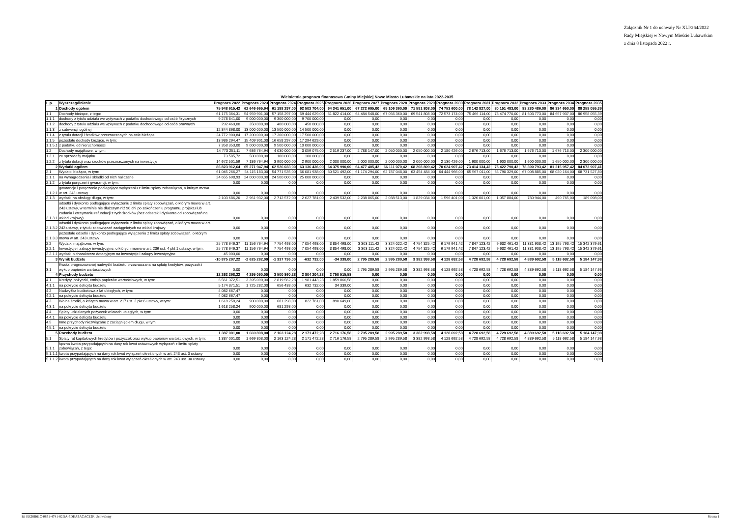Załącznik Nr 1 do uchwały Nr XLI/264/2022
Rady Miejskiej w Nowym Mieście Lubawskim
z dnia 8 listopada 2022 r.
Wieloletnia prognoza finanasowa Gminy Miejskiej Nowe Miasto Lubawskie na lata 2022-2035
| L.p. | Wyszczególnienie | Prognoza 2022 | Prognoza 2023 | Prognoza 2024 | Prognoza 2025 | Prognoza 2026 | Prognoza 2027 | Prognoza 2028 | Prognoza 2029 | Prognoza 2030 | Prognoza 2031 | Prognoza 2032 | Prognoza 2033 | Prognoza 2034 | Prognoza 2035 |
| --- | --- | --- | --- | --- | --- | --- | --- | --- | --- | --- | --- | --- | --- | --- | --- |
| 1 | Dochody ogółem | 75 948 615,42 | 62 646 665,94 | 61 188 297,00 | 62 503 704,00 | 64 341 651,00 | 67 272 695,00 | 69 106 360,00 | 71 591 808,00 | 74 753 600,00 | 78 142 827,00 | 80 151 483,00 | 83 280 486,00 | 86 334 650,00 | 89 258 055,39 |
| 1.1 | Dochody bieżące, z tego: | 61 175 364,31 | 54 959 901,00 | 57 158 297,00 | 59 444 629,00 | 61 822 414,00 | 64 484 548,00 | 67 056 360,00 | 69 541 808,00 | 72 573 174,00 | 75 466 114,00 | 78 474 770,00 | 81 603 773,00 | 84 657 937,00 | 86 958 055,39 |
| 1.1.1 | dochody z tytułu udziału we wpływach z podatku dochodowego od osób fizycznych | 9 278 841,00 | 9 000 000,00 | 9 300 000,00 | 9 700 000,00 | 0,00 | 0,00 | 0,00 | 0,00 | 0,00 | 0,00 | 0,00 | 0,00 | 0,00 | 0,00 |
| 1.1.2 | dochody z tytułu udziału we wpływach z podatku dochodowego od osób prawnych | 292 460,00 | 350 000,00 | 400 000,00 | 450 000,00 | 0,00 | 0,00 | 0,00 | 0,00 | 0,00 | 0,00 | 0,00 | 0,00 | 0,00 | 0,00 |
| 1.1.3 | z subwencji ogólnej | 12 844 868,00 | 13 000 000,00 | 13 500 000,00 | 14 500 000,00 | 0,00 | 0,00 | 0,00 | 0,00 | 0,00 | 0,00 | 0,00 | 0,00 | 0,00 | 0,00 |
| 1.1.4 | z tytułu dotacji i środków przeznaczonych na cele bieżące | 24 772 900,84 | 17 200 000,00 | 17 300 000,00 | 17 500 000,00 | 0,00 | 0,00 | 0,00 | 0,00 | 0,00 | 0,00 | 0,00 | 0,00 | 0,00 | 0,00 |
| 1.1.5 | pozostałe dochody bieżące, w tym: | 13 986 294,47 | 15 409 901,00 | 16 658 297,00 | 17 294 629,00 | 0,00 | 0,00 | 0,00 | 0,00 | 0,00 | 0,00 | 0,00 | 0,00 | 0,00 | 0,00 |
| 1.1.5.1 | z podatku od nieruchomości | 7 358 353,00 | 9 000 000,00 | 9 500 000,00 | 10 000 000,00 | 0,00 | 0,00 | 0,00 | 0,00 | 0,00 | 0,00 | 0,00 | 0,00 | 0,00 | 0,00 |
| 1.2 | Dochody majątkowe, w tym: | 14 773 251,11 | 7 686 764,94 | 4 030 000,00 | 3 059 075,00 | 2 519 237,00 | 2 788 147,00 | 2 050 000,00 | 2 050 000,00 | 2 180 426,00 | 2 676 713,00 | 1 676 713,00 | 1 676 713,00 | 1 676 713,00 | 2 300 000,00 |
| 1.2.1 | ze sprzedaży majątku | 73 585,72 | 500 000,00 | 100 000,00 | 100 000,00 | 0,00 | 0,00 | 0,00 | 0,00 | 0,00 | 0,00 | 0,00 | 0,00 | 0,00 | 0,00 |
| 1.2.2 | z tytułu dotacji oraz środków przeznaczonych na inwestycje | 14 672 501,59 | 7 186 764,94 | 3 900 000,00 | 2 900 000,00 | 2 000 000,00 | 2 000 000,00 | 2 000 000,00 | 2 000 000,00 | 2 130 426,00 | 1 600 000,00 | 1 600 000,00 | 1 600 000,00 | 1 650 000,00 | 2 300 000,00 |
| 2 | Wydatki ogółem | 86 823 912,64 | 65 271 947,94 | 62 526 033,00 | 63 136 436,00 | 64 375 990,00 | 64 477 405,42 | 66 111 070,42 | 68 208 809,42 | 70 624 907,42 | 73 414 134,42 | 75 422 790,42 | 78 390 793,42 | 81 215 957,42 | 84 073 907,41 |
| 2.1 | Wydatki bieżące, w tym: | 61 045 266,27 | 54 115 183,00 | 54 771 535,00 | 56 081 938,00 | 60 521 492,00 | 61 174 294,00 | 62 787 048,00 | 63 454 484,00 | 64 444 966,00 | 65 567 011,00 | 65 790 329,00 | 67 008 885,00 | 68 020 164,00 | 68 731 527,80 |
| 2.1.1 | na wynagrodzenia i składki od nich naliczane | 24 655 698,93 | 24 000 000,00 | 24 500 000,00 | 25 000 000,00 | 0,00 | 0,00 | 0,00 | 0,00 | 0,00 | 0,00 | 0,00 | 0,00 | 0,00 | 0,00 |
| 2.1.2 | z tytułu poręczeń i gwarancji, w tym: | 0,00 | 0,00 | 0,00 | 0,00 | 0,00 | 0,00 | 0,00 | 0,00 | 0,00 | 0,00 | 0,00 | 0,00 | 0,00 | 0,00 |
| 2.1.2.1 | gwarancje i poręczenia podlegające wyłączeniu z limitu spłaty zobowiązań, o którym mowa w art. 243 ustawy | 0,00 | 0,00 | 0,00 | 0,00 | 0,00 | 0,00 | 0,00 | 0,00 | 0,00 | 0,00 | 0,00 | 0,00 | 0,00 | 0,00 |
| 2.1.3 | wydatki na obsługę długu, w tym: | 2 103 686,20 | 2 961 932,00 | 2 712 572,00 | 2 627 781,00 | 2 439 532,00 | 2 238 865,00 | 2 038 513,00 | 1 829 034,00 | 1 596 401,00 | 1 326 001,00 | 1 057 884,00 | 780 944,00 | 490 765,00 | 189 098,00 |
| 2.1.3.1 | odsetki i dyskonto podlegające wyłączeniu z limitu spłaty zobowiązań, o którym mowa w art. 243 ustawy, w terminie nie dłuższym niż 90 dni po zakończeniu programu, projektu lub zadania i otrzymaniu refundacji z tych środków (bez odsetek i dyskonta od zobowiązań na wkład krajowy) | 0,00 | 0,00 | 0,00 | 0,00 | 0,00 | 0,00 | 0,00 | 0,00 | 0,00 | 0,00 | 0,00 | 0,00 | 0,00 | 0,00 |
| 2.1.3.2 | odsetki i dyskonto podlegające wyłączeniu z limitu spłaty zobowiązań, o którym mowa w art. 243 ustawy, z tytułu zobowiązań zaciągniętych na wkład krajowy | 0,00 | 0,00 | 0,00 | 0,00 | 0,00 | 0,00 | 0,00 | 0,00 | 0,00 | 0,00 | 0,00 | 0,00 | 0,00 | 0,00 |
| 2.1.3.3 | pozostałe odsetki i dyskonto podlegające wyłączeniu z limitu spłaty zobowiązań, o którym mowa w art. 243 ustawy | 0,00 | 0,00 | 0,00 | 0,00 | 0,00 | 0,00 | 0,00 | 0,00 | 0,00 | 0,00 | 0,00 | 0,00 | 0,00 | 0,00 |
| 2.2 | Wydatki majątkowe, w tym: | 25 778 646,37 | 11 156 764,94 | 7 754 498,00 | 7 054 498,00 | 3 854 498,00 | 3 303 111,42 | 3 324 022,42 | 4 754 325,42 | 6 179 941,42 | 7 847 123,42 | 9 632 461,42 | 11 381 908,42 | 13 195 793,42 | 15 342 379,61 |
| 2.2.1 | Inwestycje i zakupy inwestycyjne, o których mowa w art. 236 ust. 4 pkt 1 ustawy, w tym: | 25 778 646,37 | 11 156 764,94 | 7 754 498,00 | 7 054 498,00 | 3 854 498,00 | 3 303 111,42 | 3 324 022,42 | 4 754 325,42 | 6 179 941,42 | 7 847 123,42 | 9 632 461,42 | 11 381 908,42 | 13 195 793,42 | 15 342 379,61 |
| 2.2.1.1 | wydatki o charakterze dotacyjnym na inwestycje i zakupy inwestycyjne | 45 000,00 | 0,00 | 0,00 | 0,00 | 0,00 | 0,00 | 0,00 | 0,00 | 0,00 | 0,00 | 0,00 | 0,00 | 0,00 | 0,00 |
| 3 | Wynik budżetu | -10 875 297,22 | -2 625 282,00 | -1 337 736,00 | -632 732,00 | -34 339,00 | 2 795 289,58 | 2 995 289,58 | 3 382 998,58 | 4 128 692,58 | 4 728 692,58 | 4 728 692,58 | 4 889 692,58 | 5 118 692,58 | 5 184 147,98 |
| 3.1 | Kwota prognozowanej nadwyżki budżetu przeznaczana na spłatę kredytów, pożyczek i wykup papierów wartościowych | 0,00 | 0,00 | 0,00 | 0,00 | 0,00 | 2 795 289,58 | 2 995 289,58 | 3 382 998,58 | 4 128 692,58 | 4 728 692,58 | 4 728 692,58 | 4 889 692,58 | 5 118 692,58 | 5 184 147,98 |
| 4 | Przychody budżetu | 12 262 298,22 | 4 295 090,00 | 3 500 860,28 | 2 804 204,28 | 2 750 515,58 | 0,00 | 0,00 | 0,00 | 0,00 | 0,00 | 0,00 | 0,00 | 0,00 | 0,00 |
| 4.1 | Kredyty, pożyczki, emisja papierów wartościowych, w tym: | 6 561 372,51 | 3 395 090,00 | 2 819 562,28 | 1 981 443,28 | 1 859 866,58 | 0,00 | 0,00 | 0,00 | 0,00 | 0,00 | 0,00 | 0,00 | 0,00 | 0,00 |
| 4.1.1 | na pokrycie deficytu budżetu | 5 174 371,51 | 1 725 282,00 | 656 438,00 | 632 732,00 | 34 339,00 | 0,00 | 0,00 | 0,00 | 0,00 | 0,00 | 0,00 | 0,00 | 0,00 | 0,00 |
| 4.2 | Nadwyżka budżetowa z lat ubiegłych, w tym: | 4 082 667,47 | 0,00 | 0,00 | 0,00 | 0,00 | 0,00 | 0,00 | 0,00 | 0,00 | 0,00 | 0,00 | 0,00 | 0,00 | 0,00 |
| 4.2.1 | na pokrycie deficytu budżetu | 4 082 667,47 | 0,00 | 0,00 | 0,00 | 0,00 | 0,00 | 0,00 | 0,00 | 0,00 | 0,00 | 0,00 | 0,00 | 0,00 | 0,00 |
| 4.3 | Wolne środki, o których mowa w art. 217 ust. 2 pkt 6 ustawy, w tym: | 1 618 258,24 | 900 000,00 | 681 298,00 | 822 761,00 | 890 649,00 | 0,00 | 0,00 | 0,00 | 0,00 | 0,00 | 0,00 | 0,00 | 0,00 | 0,00 |
| 4.3.1 | na pokrycie deficytu budżetu | 1 618 258,24 | 900 000,00 | 681 298,00 | 0,00 | 0,00 | 0,00 | 0,00 | 0,00 | 0,00 | 0,00 | 0,00 | 0,00 | 0,00 | 0,00 |
| 4.4 | Spłaty udzielonych pożyczek w latach ubiegłych, w tym: | 0,00 | 0,00 | 0,00 | 0,00 | 0,00 | 0,00 | 0,00 | 0,00 | 0,00 | 0,00 | 0,00 | 0,00 | 0,00 | 0,00 |
| 4.4.1 | na pokrycie deficytu budżetu | 0,00 | 0,00 | 0,00 | 0,00 | 0,00 | 0,00 | 0,00 | 0,00 | 0,00 | 0,00 | 0,00 | 0,00 | 0,00 | 0,00 |
| 4.5 | Inne przychody niezwiązane z zaciągnięciem długu, w tym: | 0,00 | 0,00 | 0,00 | 0,00 | 0,00 | 0,00 | 0,00 | 0,00 | 0,00 | 0,00 | 0,00 | 0,00 | 0,00 | 0,00 |
| 4.5.1 | na pokrycie deficytu budżetu | 0,00 | 0,00 | 0,00 | 0,00 | 0,00 | 0,00 | 0,00 | 0,00 | 0,00 | 0,00 | 0,00 | 0,00 | 0,00 | 0,00 |
| 5 | Rozchody budżetu | 1 387 001,00 | 1 669 808,00 | 2 163 124,28 | 2 171 472,28 | 2 716 176,58 | 2 795 289,58 | 2 995 289,58 | 3 382 998,58 | 4 128 692,58 | 4 728 692,58 | 4 728 692,58 | 4 889 692,58 | 5 118 692,58 | 5 184 147,98 |
| 5.1 | Spłaty rat kapitałowych kredytów i pożyczek oraz wykup papierów wartościowych, w tym: | 1 387 001,00 | 1 669 808,00 | 2 163 124,28 | 2 171 472,28 | 2 716 176,58 | 2 795 289,58 | 2 995 289,58 | 3 382 998,58 | 4 128 692,58 | 4 728 692,58 | 4 728 692,58 | 4 889 692,58 | 5 118 692,58 | 5 184 147,98 |
| 5.1.1 | łączna kwota przypadających na dany rok kwot ustawowych wyłączeń z limitu spłaty zobowiązań, z tego: | 0,00 | 0,00 | 0,00 | 0,00 | 0,00 | 0,00 | 0,00 | 0,00 | 0,00 | 0,00 | 0,00 | 0,00 | 0,00 | 0,00 |
| 5.1.1.1 | kwota przypadających na dany rok kwot wyłączeń określonych w art. 243 ust. 3 ustawy | 0,00 | 0,00 | 0,00 | 0,00 | 0,00 | 0,00 | 0,00 | 0,00 | 0,00 | 0,00 | 0,00 | 0,00 | 0,00 | 0,00 |
| 5.1.1.2 | kwota przypadających na dany rok kwot wyłączeń określonych w art. 243 ust. 3a ustawy | 0,00 | 0,00 | 0,00 | 0,00 | 0,00 | 0,00 | 0,00 | 0,00 | 0,00 | 0,00 | 0,00 | 0,00 | 0,00 | 0,00 |
Id: EE28B61C-0831-4741-82DA-3DEA9ACAC12F. Uchwalony Strona 1